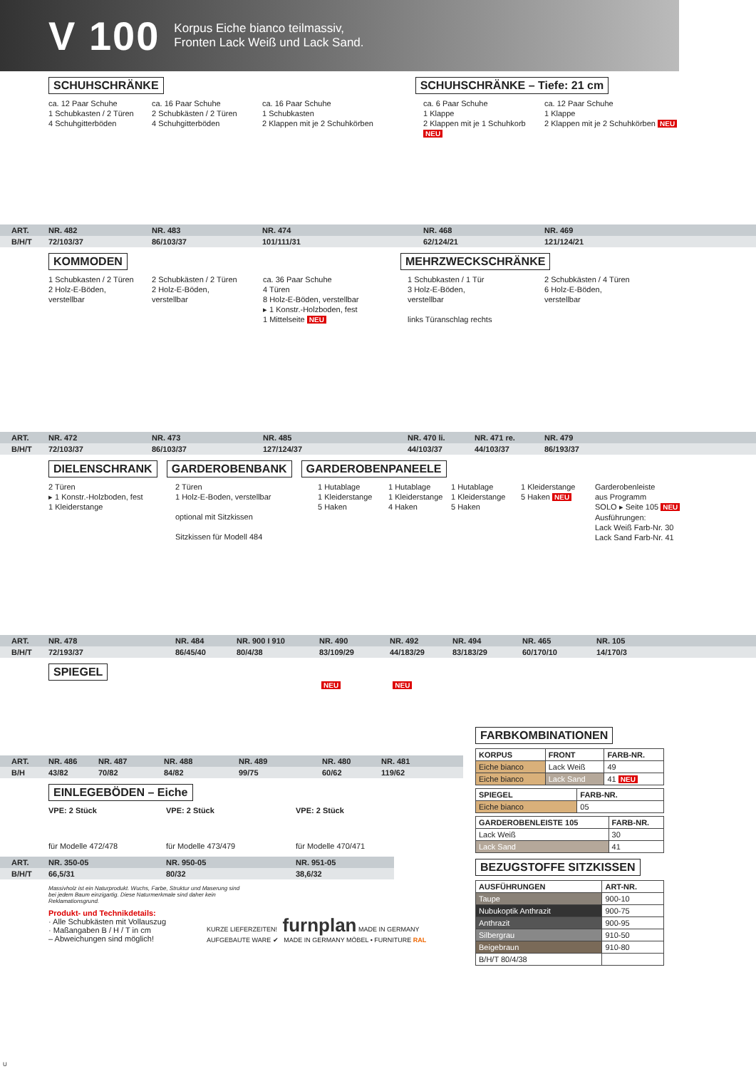V 100
Korpus Eiche bianco teilmassiv,
Fronten Lack Weiß und Lack Sand.
SCHUHSCHRÄNKE SCHUHSCHRÄNKE – Tiefe: 21 cm
ca. 12 Paar Schuhe
1 Schubkasten / 2 Türen
4 Schuhgitterböden
ca. 16 Paar Schuhe
2 Schubkästen / 2 Türen
4 Schuhgitterböden
ca. 16 Paar Schuhe
1 Schubkasten
2 Klappen mit je 2 Schuhkörben
ca. 6 Paar Schuhe
1 Klappe
2 Klappen mit je 1 Schuhkorb NEU
ca. 12 Paar Schuhe
1 Klappe
2 Klappen mit je 2 Schuhkörben NEU
ART. NR. 482 NR. 483 NR. 474 NR. 468 NR. 469
B/H/T 72/103/37 86/103/37 101/111/31 62/124/21 121/124/21
KOMMODEN MEHRZWECKSCHRÄNKE
1 Schubkasten / 2 Türen
2 Holz-E-Böden,
verstellbar
2 Schubkästen / 2 Türen
2 Holz-E-Böden,
verstellbar
ca. 36 Paar Schuhe
4 Türen
8 Holz-E-Böden, verstellbar
▸ 1 Konstr.-Holzboden, fest
1 Mittelseite NEU
1 Schubkasten / 1 Tür
3 Holz-E-Böden,
verstellbar
links Türanschlag rechts
2 Schubkästen / 4 Türen
6 Holz-E-Böden,
verstellbar
ART. NR. 472 NR. 473 NR. 485 NR. 470 li. NR. 471 re. NR. 479
B/H/T 72/103/37 86/103/37 127/124/37 44/103/37 44/103/37 86/193/37
DIELENSCHRANK GARDEROBENBANK GARDEROBENPANEELE
2 Türen
▸ 1 Konstr.-Holzboden, fest
1 Kleiderstange
2 Türen
1 Holz-E-Boden, verstellbar
optional mit Sitzkissen
Sitzkissen für Modell 484
1 Hutablage
1 Kleiderstange
5 Haken
1 Hutablage
1 Kleiderstange
4 Haken
1 Hutablage
1 Kleiderstange
5 Haken
1 Kleiderstange
5 Haken NEU
Garderobenleiste
aus Programm
SOLO ▸ Seite 105 NEU
Ausführungen:
Lack Weiß Farb-Nr. 30
Lack Sand Farb-Nr. 41
ART. NR. 478 NR. 484 NR. 900 I 910 NR. 490 NR. 492 NR. 494 NR. 465 NR. 105
B/H/T 72/193/37 86/45/40 80/4/38 83/109/29 44/183/29 83/183/29 60/170/10 14/170/3
SPIEGEL
NEU NEU
ART. NR. 486 NR. 487 NR. 488 NR. 489 NR. 480 NR. 481
B/H 43/82 70/82 84/82 99/75 60/62 119/62
EINLEGEBÖDEN – Eiche
VPE: 2 Stück VPE: 2 Stück VPE: 2 Stück
für Modelle 472/478 für Modelle 473/479 für Modelle 470/471
ART. NR. 350-05 NR. 950-05 NR. 951-05
B/H/T 66,5/31 80/32 38,6/32
Massivholz ist ein Naturprodukt. Wuchs, Farbe, Struktur und Maserung sind bei jedem Baum einzigartig. Diese Naturmerkmale sind daher kein Reklamationsgrund.
Produkt- und Technikdetails:
· Alle Schubkästen mit Vollauszug
· Maßangaben B / H / T in cm
– Abweichungen sind möglich!
KURZE LIEFERZEITEN! furnplan MADE IN GERMANY AUFGEBAUTE WARE ✔ MADE IN GERMANY MÖBEL • FURNITURE RAL
FARBKOMBINATIONEN
| KORPUS | FRONT | FARB-NR. |
| --- | --- | --- |
| Eiche bianco | Lack Weiß | 49 |
| Eiche bianco | Lack Sand | 41 NEU |
| SPIEGEL | FARB-NR. |
| --- | --- |
| Eiche bianco | 05 |
| GARDEROBENLEISTE 105 | FARB-NR. |
| --- | --- |
| Lack Weiß | 30 |
| Lack Sand | 41 |
BEZUGSTOFFE SITZKISSEN
| AUSFÜHRUNGEN | ART-NR. |
| --- | --- |
| Taupe | 900-10 |
| Nubukoptik Anthrazit | 900-75 |
| Anthrazit | 900-95 |
| Silbergrau | 910-50 |
| Beigebraun | 910-80 |
| B/H/T 80/4/38 | |
U